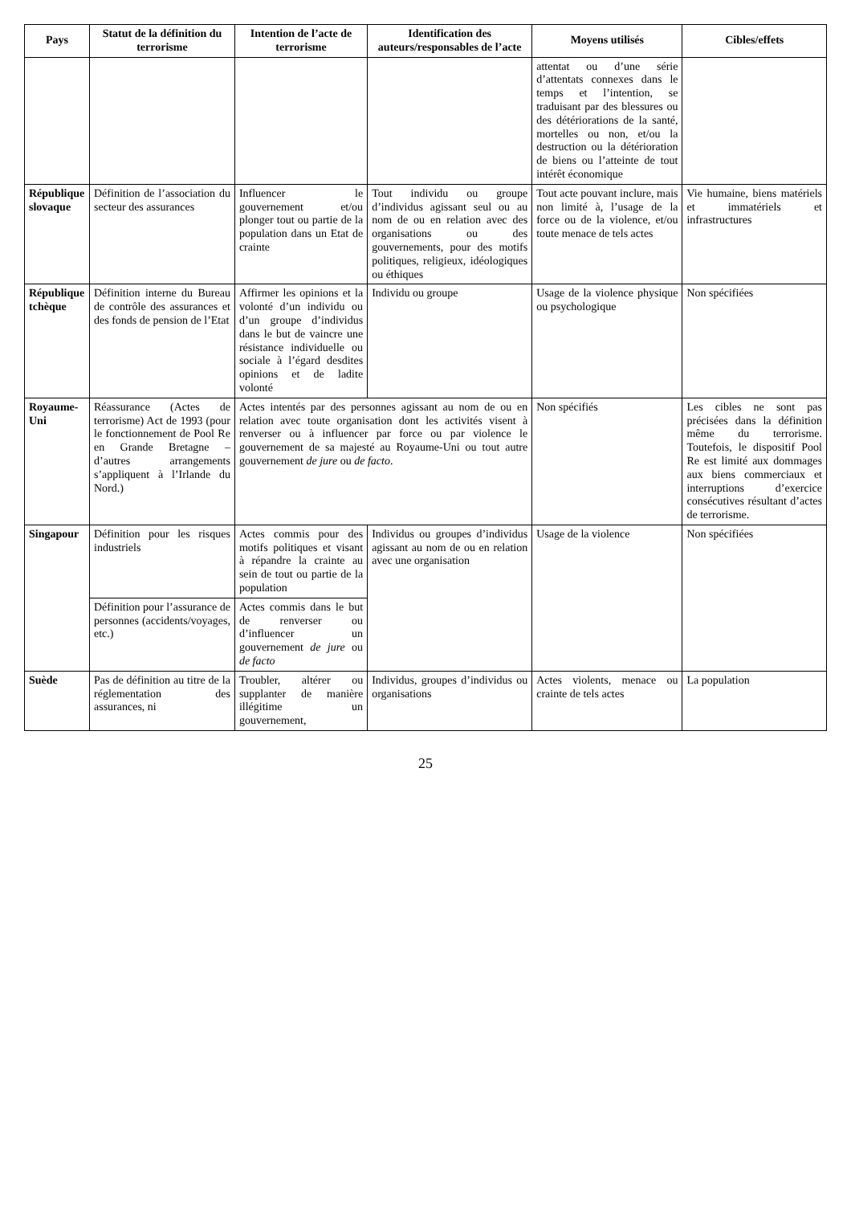| Pays | Statut de la définition du terrorisme | Intention de l’acte de terrorisme | Identification des auteurs/responsables de l’acte | Moyens utilisés | Cibles/effets |
| --- | --- | --- | --- | --- | --- |
| | | | | attentat ou d’une série d’attentats connexes dans le temps et l’intention, se traduisant par des blessures ou des détériorations de la santé, mortelles ou non, et/ou la destruction ou la détérioration de biens ou l’atteinte de tout intérêt économique | |
| République slovaque | Définition de l’association du secteur des assurances | Influencer le gouvernement et/ou plonger tout ou partie de la population dans un Etat de crainte | Tout individu ou groupe d’individus agissant seul ou au nom de ou en relation avec des organisations ou des gouvernements, pour des motifs politiques, religieux, idéologiques ou éthiques | Tout acte pouvant inclure, mais non limité à, l’usage de la force ou de la violence, et/ou toute menace de tels actes | Vie humaine, biens matériels et immatériels et infrastructures |
| République tchèque | Définition interne du Bureau de contrôle des assurances et des fonds de pension de l’Etat | Affirmer les opinions et la volonté d’un individu ou d’un groupe d’individus dans le but de vaincre une résistance individuelle ou sociale à l’égard desdites opinions et de ladite volonté | Individu ou groupe | Usage de la violence physique ou psychologique | Non spécifiées |
| Royaume-Uni | Réassurance (Actes de terrorisme) Act de 1993 (pour le fonctionnement de Pool Re en Grande Bretagne – d’autres arrangements s’appliquent à l’Irlande du Nord.) | Actes intentés par des personnes agissant au nom de ou en relation avec toute organisation dont les activités visent à renverser ou à influencer par force ou par violence le gouvernement de sa majesté au Royaume-Uni ou tout autre gouvernement de jure ou de facto . | | Non spécifiés | Les cibles ne sont pas précisées dans la définition même du terrorisme. Toutefois, le dispositif Pool Re est limité aux dommages aux biens commerciaux et interruptions d’exercice consécutives résultant d’actes de terrorisme. |
| Singapour | Définition pour les risques industriels | Actes commis pour des motifs politiques et visant à répandre la crainte au sein de tout ou partie de la population | Individus ou groupes d’individus agissant au nom de ou en relation avec une organisation | Usage de la violence | Non spécifiées |
| | Définition pour l’assurance de personnes (accidents/voyages, etc.) | Actes commis dans le but de renverser ou d’influencer un gouvernement de jure ou de facto | | | |
| Suède | Pas de définition au titre de la réglementation des assurances, ni | Troubler, altérer ou supplanter de manière illégitime un gouvernement, | Individus, groupes d’individus ou organisations | Actes violents, menace ou crainte de tels actes | La population |
25